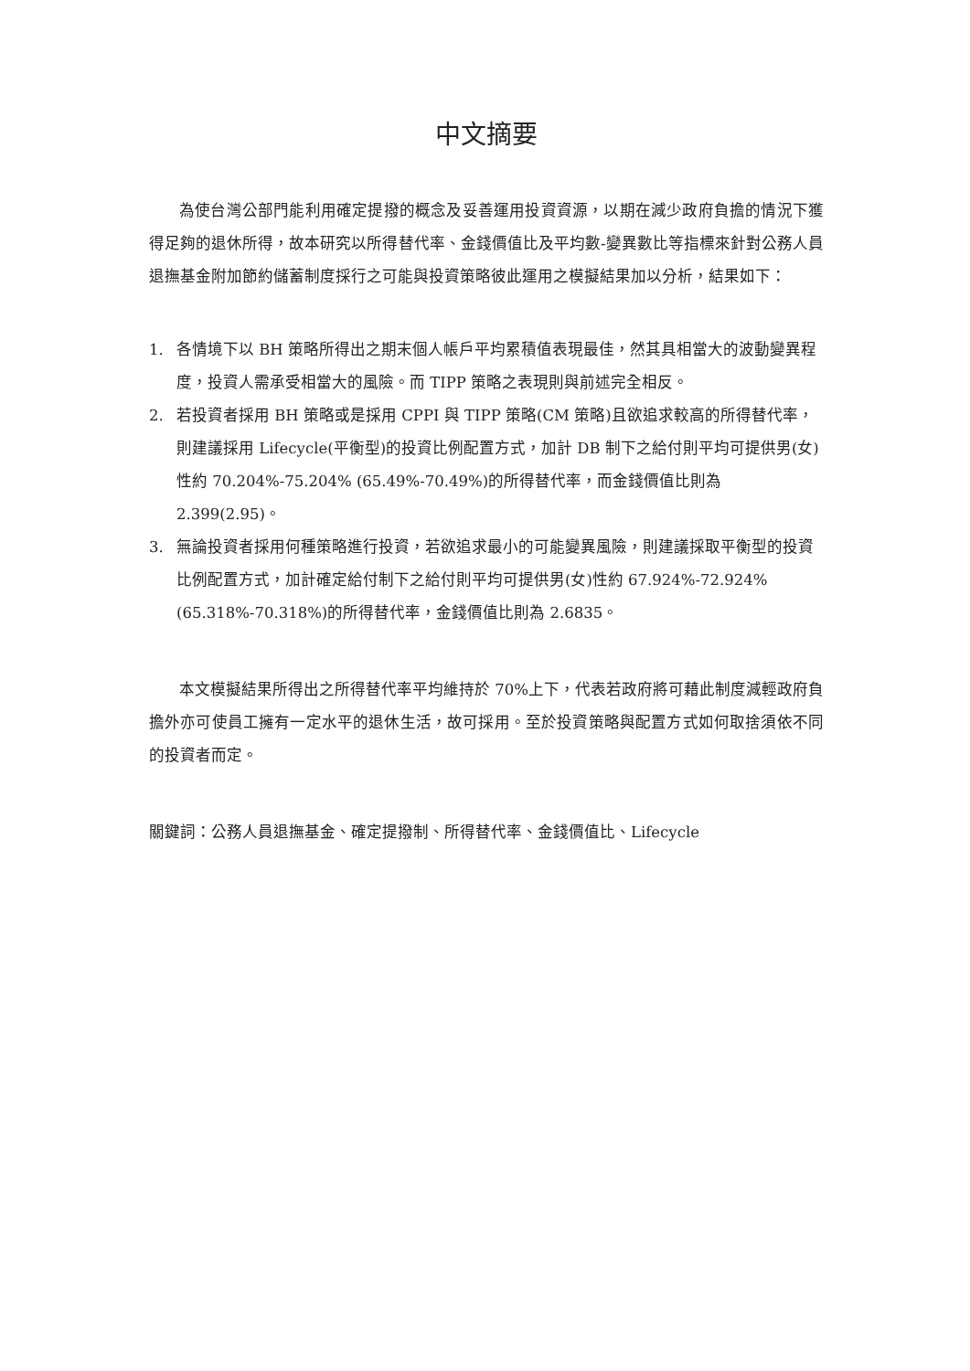中文摘要
為使台灣公部門能利用確定提撥的概念及妥善運用投資資源，以期在減少政府負擔的情況下獲得足夠的退休所得，故本研究以所得替代率、金錢價值比及平均數-變異數比等指標來針對公務人員退撫基金附加節約儲蓄制度採行之可能與投資策略彼此運用之模擬結果加以分析，結果如下：
1. 各情境下以 BH 策略所得出之期末個人帳戶平均累積值表現最佳，然其具相當大的波動變異程度，投資人需承受相當大的風險。而 TIPP 策略之表現則與前述完全相反。
2. 若投資者採用 BH 策略或是採用 CPPI 與 TIPP 策略(CM 策略)且欲追求較高的所得替代率，則建議採用 Lifecycle(平衡型)的投資比例配置方式，加計 DB 制下之給付則平均可提供男(女)性約 70.204%-75.204% (65.49%-70.49%)的所得替代率，而金錢價值比則為 2.399(2.95)。
3. 無論投資者採用何種策略進行投資，若欲追求最小的可能變異風險，則建議採取平衡型的投資比例配置方式，加計確定給付制下之給付則平均可提供男(女)性約 67.924%-72.924%(65.318%-70.318%)的所得替代率，金錢價值比則為 2.6835。
本文模擬結果所得出之所得替代率平均維持於 70%上下，代表若政府將可藉此制度減輕政府負擔外亦可使員工擁有一定水平的退休生活，故可採用。至於投資策略與配置方式如何取捨須依不同的投資者而定。
關鍵詞：公務人員退撫基金、確定提撥制、所得替代率、金錢價值比、Lifecycle